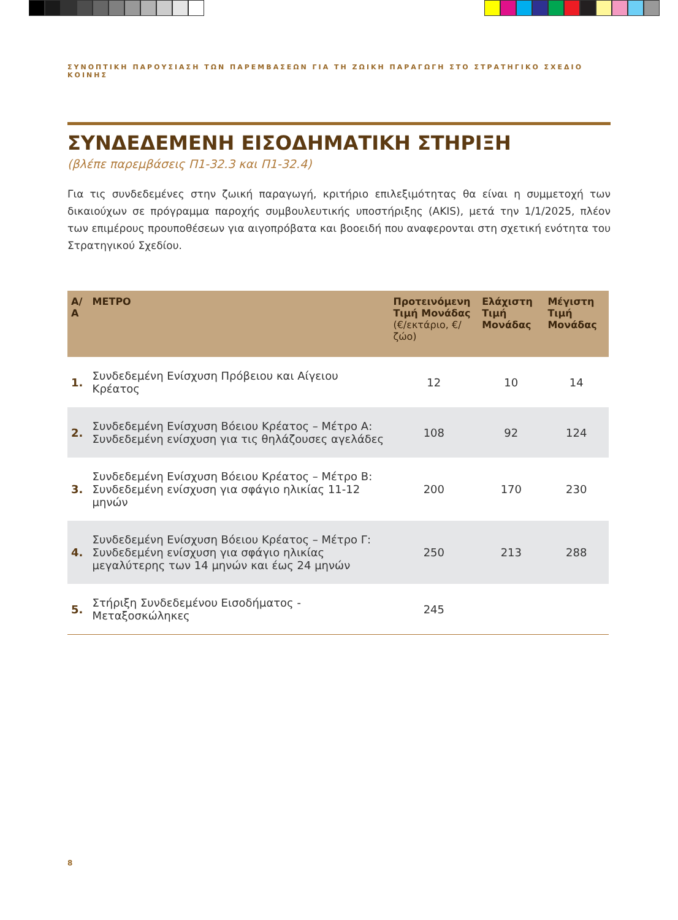ΣΥΝΟΠΤΙΚΗ ΠΑΡΟΥΣΙΑΣΗ ΤΩΝ ΠΑΡΕΜΒΑΣΕΩΝ ΓΙΑ ΤΗ ΖΩΙΚΗ ΠΑΡΑΓΩΓΗ ΣΤΟ ΣΤΡΑΤΗΓΙΚΟ ΣΧΕΔΙΟ ΚΟΙΝΗΣ
ΣΥΝΔΕΔΕΜΕΝΗ ΕΙΣΟΔΗΜΑΤΙΚΗ ΣΤΗΡΙΞΗ
(βλέπε παρεμβάσεις Π1-32.3 και Π1-32.4)
Για τις συνδεδεμένες στην ζωική παραγωγή, κριτήριο επιλεξιμότητας θα είναι η συμμετοχή των δικαιούχων σε πρόγραμμα παροχής συμβουλευτικής υποστήριξης (AKIS), μετά την 1/1/2025, πλέον των επιμέρους προυποθέσεων για αιγοπρόβατα και βοοειδή που αναφερονται στη σχετική ενότητα του Στρατηγικού Σχεδίου.
| Α/Α | ΜΕΤΡΟ | Προτεινόμενη Τιμή Μονάδας (€/εκτάριο, €/ζώο) | Ελάχιστη Τιμή Μονάδας | Μέγιστη Τιμή Μονάδας |
| --- | --- | --- | --- | --- |
| 1. | Συνδεδεμένη Ενίσχυση Πρόβειου και Αίγειου Κρέατος | 12 | 10 | 14 |
| 2. | Συνδεδεμένη Ενίσχυση Βόειου Κρέατος – Μέτρο Α: Συνδεδεμένη ενίσχυση για τις θηλάζουσες αγελάδες | 108 | 92 | 124 |
| 3. | Συνδεδεμένη Ενίσχυση Βόειου Κρέατος – Μέτρο Β: Συνδεδεμένη ενίσχυση για σφάγιο ηλικίας 11-12 μηνών | 200 | 170 | 230 |
| 4. | Συνδεδεμένη Ενίσχυση Βόειου Κρέατος – Μέτρο Γ: Συνδεδεμένη ενίσχυση για σφάγιο ηλικίας μεγαλύτερης των 14 μηνών και έως 24 μηνών | 250 | 213 | 288 |
| 5. | Στήριξη Συνδεδεμένου Εισοδήματος - Μεταξοσκώληκες | 245 | | |
8